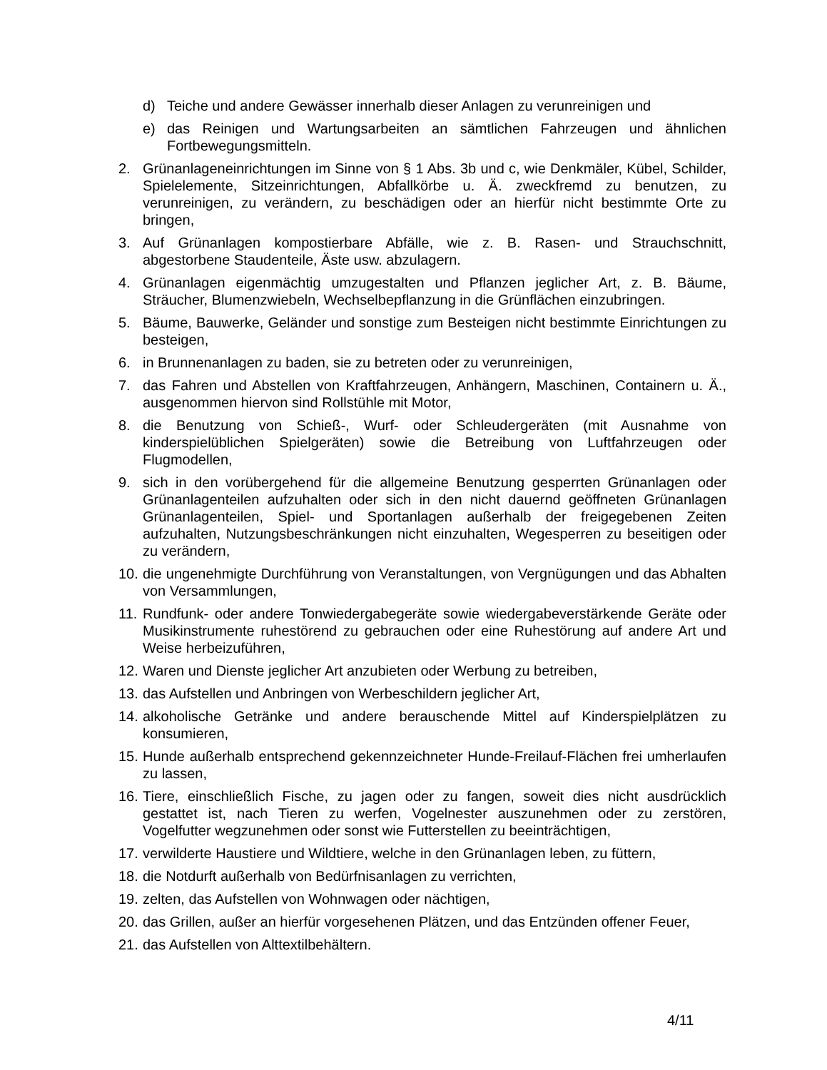d) Teiche und andere Gewässer innerhalb dieser Anlagen zu verunreinigen und
e) das Reinigen und Wartungsarbeiten an sämtlichen Fahrzeugen und ähnlichen Fortbewegungsmitteln.
2. Grünanlageneinrichtungen im Sinne von § 1 Abs. 3b und c, wie Denkmäler, Kübel, Schilder, Spielelemente, Sitzeinrichtungen, Abfallkörbe u. Ä. zweckfremd zu benutzen, zu verunreinigen, zu verändern, zu beschädigen oder an hierfür nicht bestimmte Orte zu bringen,
3. Auf Grünanlagen kompostierbare Abfälle, wie z. B. Rasen- und Strauchschnitt, abgestorbene Staudenteile, Äste usw. abzulagern.
4. Grünanlagen eigenmächtig umzugestalten und Pflanzen jeglicher Art, z. B. Bäume, Sträucher, Blumenzwiebeln, Wechselbepflanzung in die Grünflächen einzubringen.
5. Bäume, Bauwerke, Geländer und sonstige zum Besteigen nicht bestimmte Einrichtungen zu besteigen,
6. in Brunnenanlagen zu baden, sie zu betreten oder zu verunreinigen,
7. das Fahren und Abstellen von Kraftfahrzeugen, Anhängern, Maschinen, Containern u. Ä., ausgenommen hiervon sind Rollstühle mit Motor,
8. die Benutzung von Schieß-, Wurf- oder Schleudergeräten (mit Ausnahme von kinderspielüblichen Spielgeräten) sowie die Betreibung von Luftfahrzeugen oder Flugmodellen,
9. sich in den vorübergehend für die allgemeine Benutzung gesperrten Grünanlagen oder Grünanlagenteilen aufzuhalten oder sich in den nicht dauernd geöffneten Grünanlagen Grünanlagenteilen, Spiel- und Sportanlagen außerhalb der freigegebenen Zeiten aufzuhalten, Nutzungsbeschränkungen nicht einzuhalten, Wegesperren zu beseitigen oder zu verändern,
10. die ungenehmigte Durchführung von Veranstaltungen, von Vergnügungen und das Abhalten von Versammlungen,
11. Rundfunk- oder andere Tonwiedergabegeräte sowie wiedergabeverstärkende Geräte oder Musikinstrumente ruhestörend zu gebrauchen oder eine Ruhestörung auf andere Art und Weise herbeizuführen,
12. Waren und Dienste jeglicher Art anzubieten oder Werbung zu betreiben,
13. das Aufstellen und Anbringen von Werbeschildern jeglicher Art,
14. alkoholische Getränke und andere berauschende Mittel auf Kinderspielplätzen zu konsumieren,
15. Hunde außerhalb entsprechend gekennzeichneter Hunde-Freilauf-Flächen frei umherlaufen zu lassen,
16. Tiere, einschließlich Fische, zu jagen oder zu fangen, soweit dies nicht ausdrücklich gestattet ist, nach Tieren zu werfen, Vogelnester auszunehmen oder zu zerstören, Vogelfutter wegzunehmen oder sonst wie Futterstellen zu beeinträchtigen,
17. verwilderte Haustiere und Wildtiere, welche in den Grünanlagen leben, zu füttern,
18. die Notdurft außerhalb von Bedürfnisanlagen zu verrichten,
19. zelten, das Aufstellen von Wohnwagen oder nächtigen,
20. das Grillen, außer an hierfür vorgesehenen Plätzen, und das Entzünden offener Feuer,
21. das Aufstellen von Alttextilbehältern.
4/11